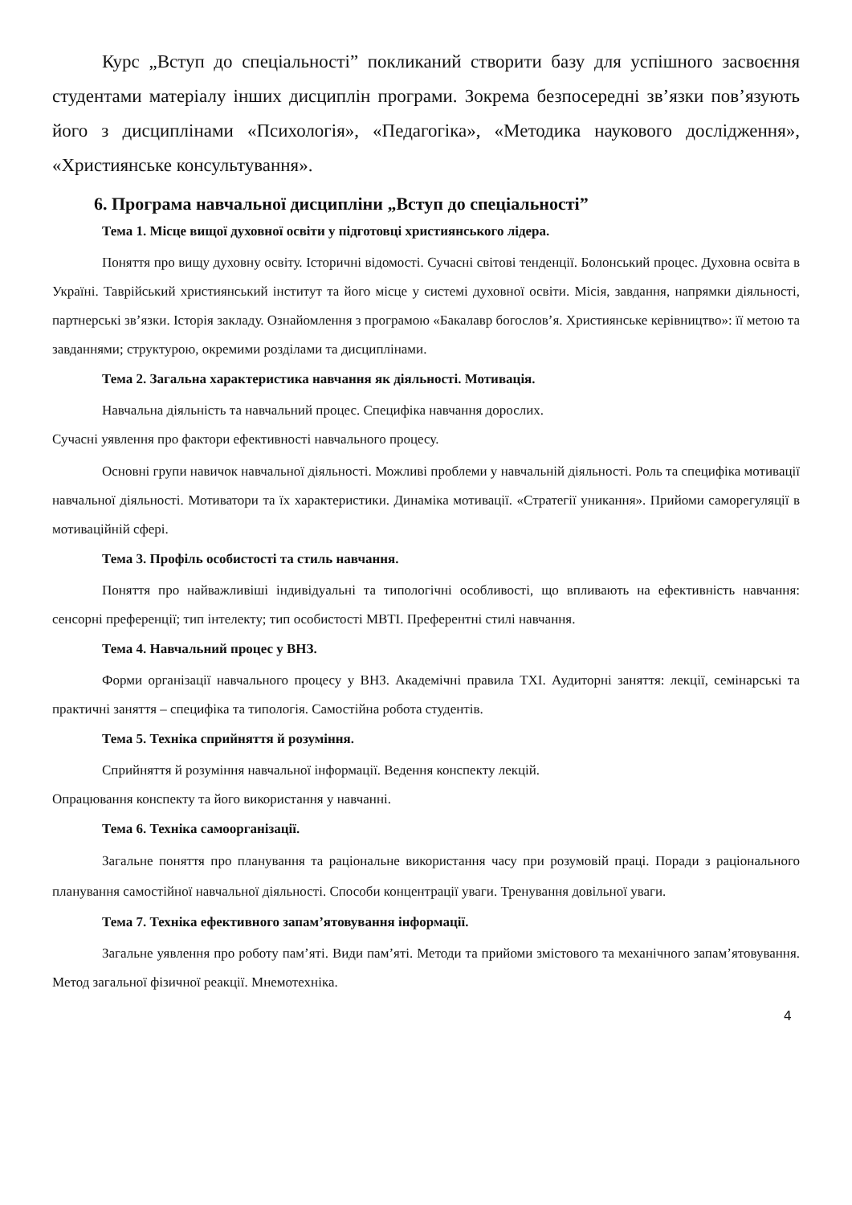Курс „Вступ до спеціальності” покликаний створити базу для успішного засвоєння студентами матеріалу інших дисциплін програми. Зокрема безпосередні зв’язки пов’язують його з дисциплінами «Психологія», «Педагогіка», «Методика наукового дослідження», «Християнське консультування».
6. Програма навчальної дисципліни „Вступ до спеціальності”
Тема 1. Місце вищої духовної освіти у підготовці християнського лідера.
Поняття про вищу духовну освіту. Історичні відомості. Сучасні світові тенденції. Болонський процес. Духовна освіта в Україні. Таврійський християнський інститут та його місце у системі духовної освіти. Місія, завдання, напрямки діяльності, партнерські зв’язки. Історія закладу. Ознайомлення з програмою «Бакалавр богослов’я. Християнське керівництво»: її метою та завданнями; структурою, окремими розділами та дисциплінами.
Тема 2. Загальна характеристика навчання як діяльності. Мотивація.
Навчальна діяльність та навчальний процес. Специфіка навчання дорослих.
Сучасні уявлення про фактори ефективності навчального процесу.
Основні групи навичок навчальної діяльності. Можливі проблеми у навчальній діяльності. Роль та специфіка мотивації навчальної діяльності. Мотиватори та їх характеристики. Динаміка мотивації. «Стратегії уникання». Прийоми саморегуляції в мотиваційній сфері.
Тема 3. Профіль особистості та стиль навчання.
Поняття про найважливіші індивідуальні та типологічні особливості, що впливають на ефективність навчання: сенсорні преференції; тип інтелекту; тип особистості МВТІ. Преферентні стилі навчання.
Тема 4. Навчальний процес у ВНЗ.
Форми організації навчального процесу у ВНЗ. Академічні правила ТХІ. Аудиторні заняття: лекції, семінарські та практичні заняття – специфіка та типологія. Самостійна робота студентів.
Тема 5. Техніка сприйняття й розуміння.
Сприйняття й розуміння навчальної інформації. Ведення конспекту лекцій.
Опрацювання конспекту та його використання у навчанні.
Тема 6. Техніка самоорганізації.
Загальне поняття про планування та раціональне використання часу при розумовій праці. Поради з раціонального планування самостійної навчальної діяльності. Способи концентрації уваги. Тренування довільної уваги.
Тема 7. Техніка ефективного запам’ятовування інформації.
Загальне уявлення про роботу пам’яті. Види пам’яті. Методи та прийоми змістового та механічного запам’ятовування. Метод загальної фізичної реакції. Мнемотехніка.
4